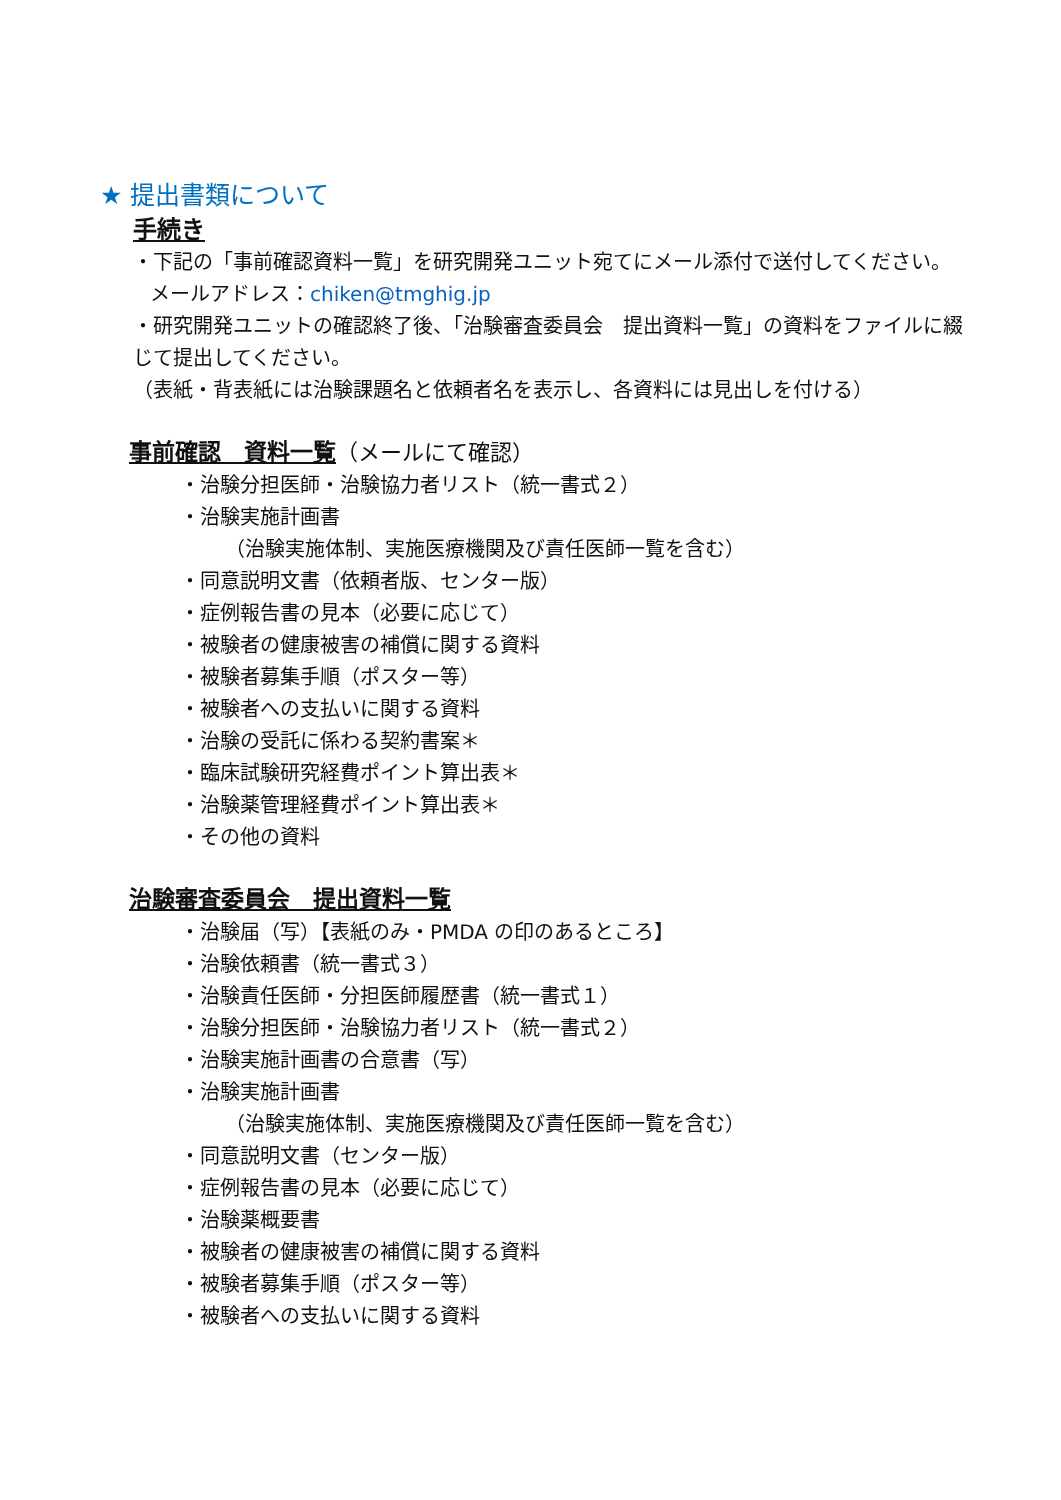★ 提出書類について
手続き
・下記の「事前確認資料一覧」を研究開発ユニット宛てにメール添付で送付してください。
メールアドレス：chiken@tmghig.jp
・研究開発ユニットの確認終了後、「治験審査委員会　提出資料一覧」の資料をファイルに綴じて提出してください。
（表紙・背表紙には治験課題名と依頼者名を表示し、各資料には見出しを付ける）
事前確認　資料一覧（メールにて確認）
・治験分担医師・治験協力者リスト（統一書式２）
・治験実施計画書
（治験実施体制、実施医療機関及び責任医師一覧を含む）
・同意説明文書（依頼者版、センター版）
・症例報告書の見本（必要に応じて）
・被験者の健康被害の補償に関する資料
・被験者募集手順（ポスター等）
・被験者への支払いに関する資料
・治験の受託に係わる契約書案＊
・臨床試験研究経費ポイント算出表＊
・治験薬管理経費ポイント算出表＊
・その他の資料
治験審査委員会　提出資料一覧
・治験届（写）【表紙のみ・PMDA の印のあるところ】
・治験依頼書（統一書式３）
・治験責任医師・分担医師履歴書（統一書式１）
・治験分担医師・治験協力者リスト（統一書式２）
・治験実施計画書の合意書（写）
・治験実施計画書
（治験実施体制、実施医療機関及び責任医師一覧を含む）
・同意説明文書（センター版）
・症例報告書の見本（必要に応じて）
・治験薬概要書
・被験者の健康被害の補償に関する資料
・被験者募集手順（ポスター等）
・被験者への支払いに関する資料